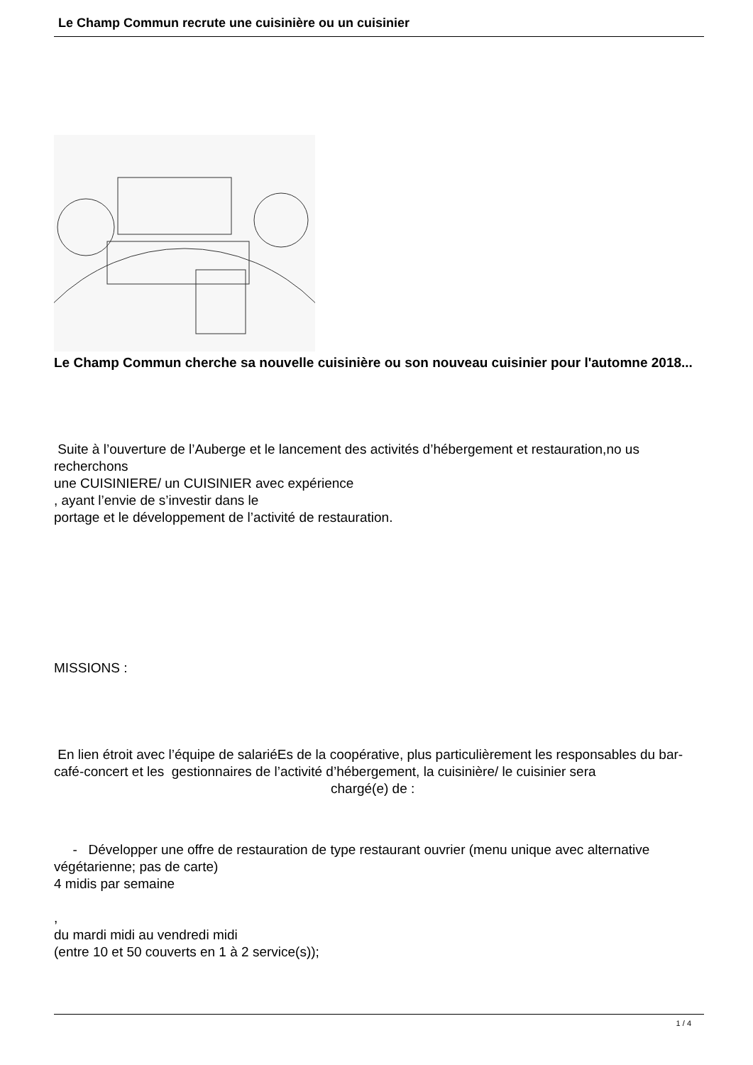Le Champ Commun recrute une cuisinière ou un cuisinier
Le Champ Commun cherche sa nouvelle cuisinière ou son nouveau cuisinier pour l'automne 2018...
Suite à l’ouverture de l’Auberge et le lancement des activités d’hébergement et restauration,no us recherchons
une CUISINIERE/ un CUISINIER avec expérience
, ayant l’envie de s’investir dans le
portage et le développement de l’activité de restauration.
MISSIONS :
En lien étroit avec l’équipe de salariéEs de la coopérative, plus particulièrement les responsables du bar-café-concert et les gestionnaires de l’activité d’hébergement, la cuisinière/ le cuisinier sera chargé(e) de :
- Développer une offre de restauration de type restaurant ouvrier (menu unique avec alternative végétarienne; pas de carte)
4 midis par semaine
,
du mardi midi au vendredi midi
(entre 10 et 50 couverts en 1 à 2 service(s));
1 / 4